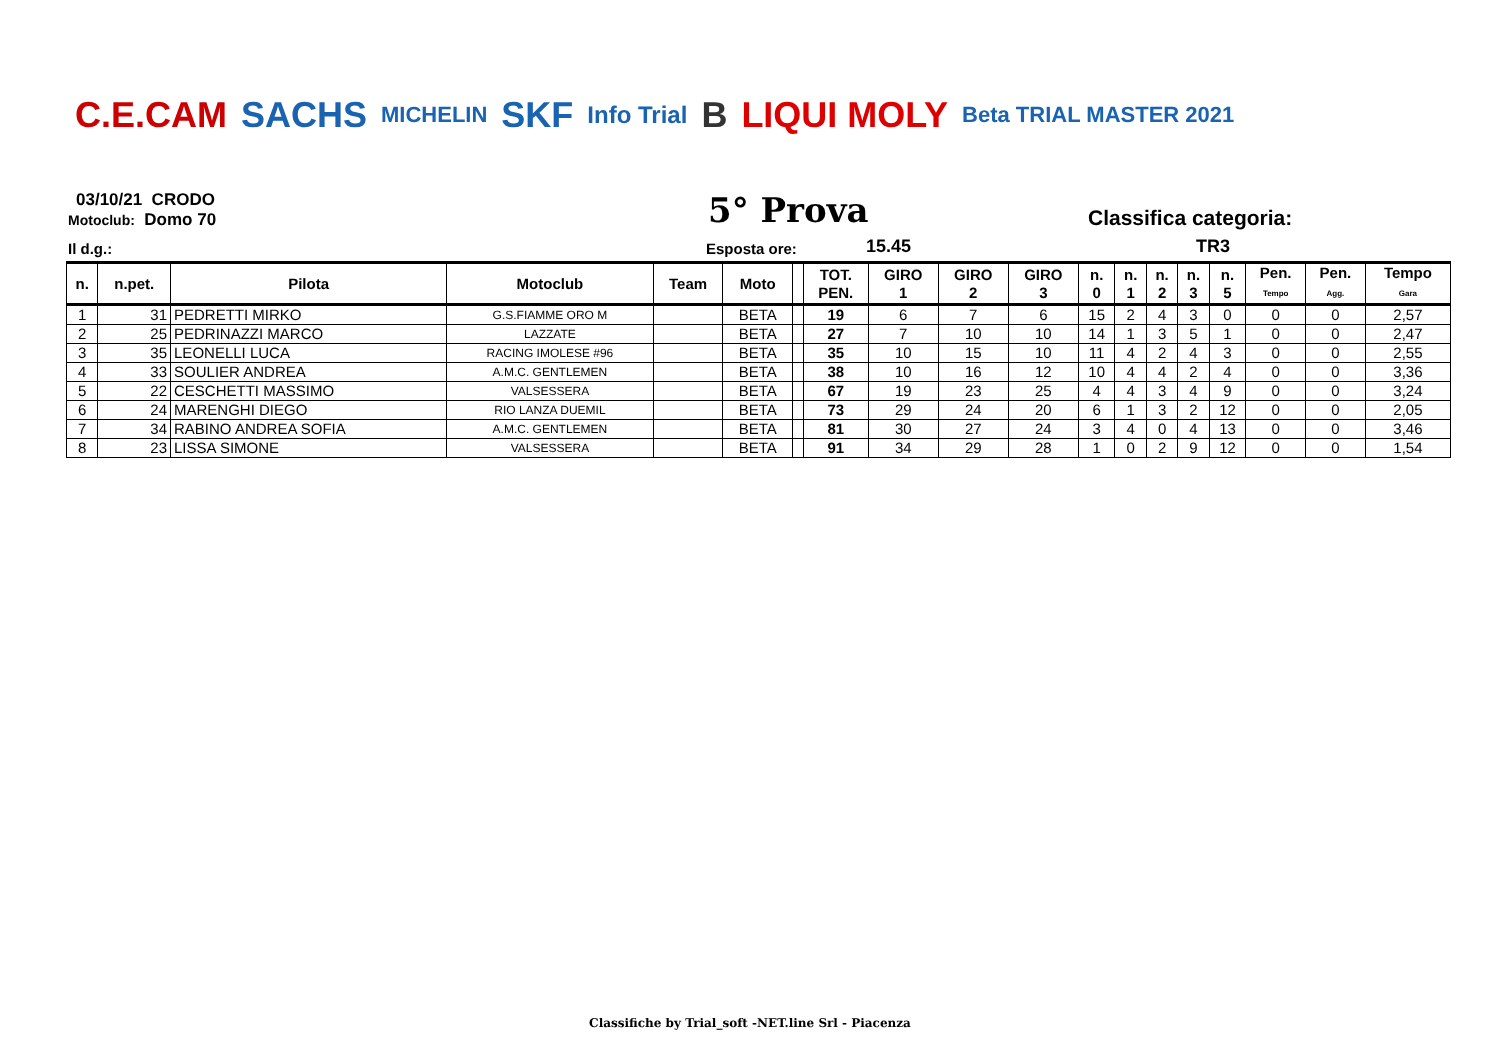C.E.CAM SACHS MICHELIN SKF Info Trial B LIQUI MOLY Beta TRIAL MASTER 2021
03/10/21 CRODO
Motoclub: Domo 70
5° Prova
Classifica categoria:
Il d.g.: Esposta ore: 15.45 TR3
| n. | n.pet. | Pilota | Motoclub | Team | Moto | | TOT. PEN. | GIRO 1 | GIRO 2 | GIRO 3 | n. 0 | n. 1 | n. 2 | n. 3 | n. 5 | Pen. Tempo | Pen. Agg. | Tempo Gara |
| --- | --- | --- | --- | --- | --- | --- | --- | --- | --- | --- | --- | --- | --- | --- | --- | --- | --- | --- |
| 1 | 31 | PEDRETTI MIRKO | G.S.FIAMME ORO M | | BETA | | 19 | 6 | 7 | 6 | 15 | 2 | 4 | 3 | 0 | 0 | 0 | 2,57 |
| 2 | 25 | PEDRINAZZI MARCO | LAZZATE | | BETA | | 27 | 7 | 10 | 10 | 14 | 1 | 3 | 5 | 1 | 0 | 0 | 2,47 |
| 3 | 35 | LEONELLI LUCA | RACING IMOLESE #96 | | BETA | | 35 | 10 | 15 | 10 | 11 | 4 | 2 | 4 | 3 | 0 | 0 | 2,55 |
| 4 | 33 | SOULIER ANDREA | A.M.C. GENTLEMEN | | BETA | | 38 | 10 | 16 | 12 | 10 | 4 | 4 | 2 | 4 | 0 | 0 | 3,36 |
| 5 | 22 | CESCHETTI MASSIMO | VALSESSERA | | BETA | | 67 | 19 | 23 | 25 | 4 | 4 | 3 | 4 | 9 | 0 | 0 | 3,24 |
| 6 | 24 | MARENGHI DIEGO | RIO LANZA DUEMIL | | BETA | | 73 | 29 | 24 | 20 | 6 | 1 | 3 | 2 | 12 | 0 | 0 | 2,05 |
| 7 | 34 | RABINO ANDREA SOFIA | A.M.C. GENTLEMEN | | BETA | | 81 | 30 | 27 | 24 | 3 | 4 | 0 | 4 | 13 | 0 | 0 | 3,46 |
| 8 | 23 | LISSA SIMONE | VALSESSERA | | BETA | | 91 | 34 | 29 | 28 | 1 | 0 | 2 | 9 | 12 | 0 | 0 | 1,54 |
Classifiche by Trial_soft -NET.line Srl - Piacenza